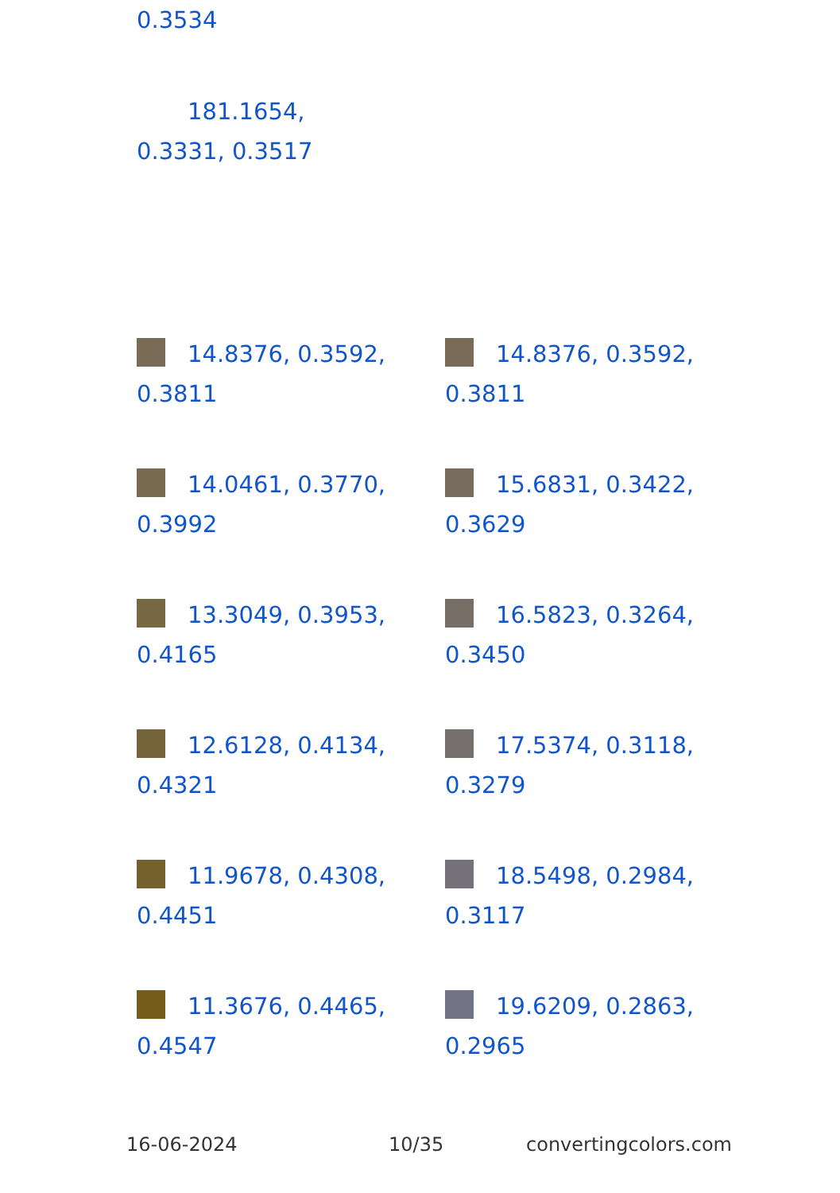0.3534
181.1654, 0.3331, 0.3517
14.8376, 0.3592, 0.3811
14.8376, 0.3592, 0.3811
14.0461, 0.3770, 0.3992
15.6831, 0.3422, 0.3629
13.3049, 0.3953, 0.4165
16.5823, 0.3264, 0.3450
12.6128, 0.4134, 0.4321
17.5374, 0.3118, 0.3279
11.9678, 0.4308, 0.4451
18.5498, 0.2984, 0.3117
11.3676, 0.4465, 0.4547
19.6209, 0.2863, 0.2965
16-06-2024 10/35 convertingcolors.com